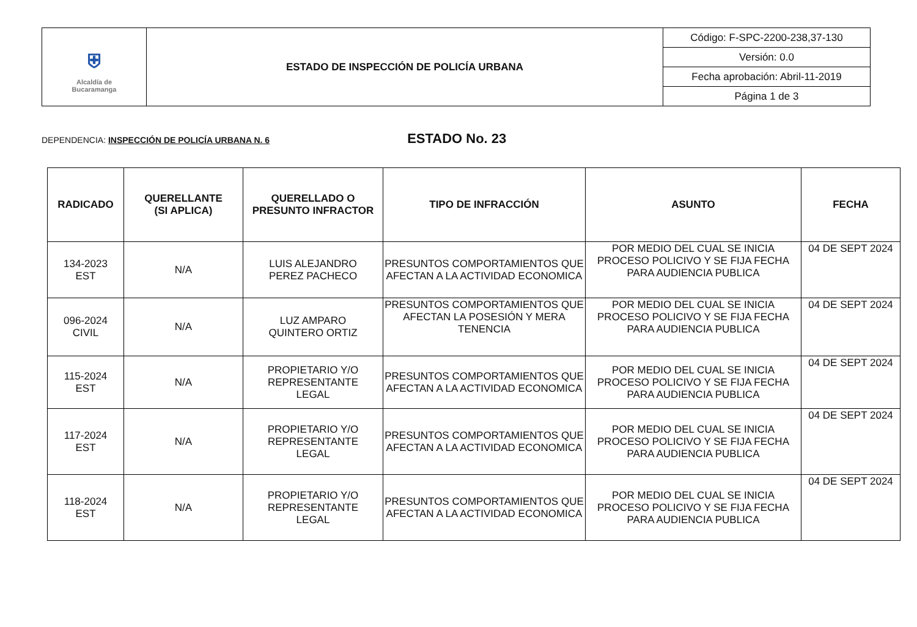| ⛨ Alcaldía de Bucaramanga | ESTADO DE INSPECCIÓN DE POLICÍA URBANA | Código: F-SPC-2200-238,37-130 |
| | | Versión: 0.0 |
| | | Fecha aprobación: Abril-11-2019 |
| | | Página 1 de 3 |
DEPENDENCIA: INSPECCIÓN DE POLICÍA URBANA N. 6 ESTADO No. 23
| RADICADO | QUERELLANTE (SI APLICA) | QUERELLADO O PRESUNTO INFRACTOR | TIPO DE INFRACCIÓN | ASUNTO | FECHA |
| --- | --- | --- | --- | --- | --- |
| 134-2023 EST | N/A | LUIS ALEJANDRO PEREZ PACHECO | PRESUNTOS COMPORTAMIENTOS QUE AFECTAN A LA ACTIVIDAD ECONOMICA | POR MEDIO DEL CUAL SE INICIA PROCESO POLICIVO Y SE FIJA FECHA PARA AUDIENCIA PUBLICA | 04 DE SEPT 2024 |
| 096-2024 CIVIL | N/A | LUZ AMPARO QUINTERO ORTIZ | PRESUNTOS COMPORTAMIENTOS QUE AFECTAN LA POSESIÓN Y MERA TENENCIA | POR MEDIO DEL CUAL SE INICIA PROCESO POLICIVO Y SE FIJA FECHA PARA AUDIENCIA PUBLICA | 04 DE SEPT 2024 |
| 115-2024 EST | N/A | PROPIETARIO Y/O REPRESENTANTE LEGAL | PRESUNTOS COMPORTAMIENTOS QUE AFECTAN A LA ACTIVIDAD ECONOMICA | POR MEDIO DEL CUAL SE INICIA PROCESO POLICIVO Y SE FIJA FECHA PARA AUDIENCIA PUBLICA | 04 DE SEPT 2024 |
| 117-2024 EST | N/A | PROPIETARIO Y/O REPRESENTANTE LEGAL | PRESUNTOS COMPORTAMIENTOS QUE AFECTAN A LA ACTIVIDAD ECONOMICA | POR MEDIO DEL CUAL SE INICIA PROCESO POLICIVO Y SE FIJA FECHA PARA AUDIENCIA PUBLICA | 04 DE SEPT 2024 |
| 118-2024 EST | N/A | PROPIETARIO Y/O REPRESENTANTE LEGAL | PRESUNTOS COMPORTAMIENTOS QUE AFECTAN A LA ACTIVIDAD ECONOMICA | POR MEDIO DEL CUAL SE INICIA PROCESO POLICIVO Y SE FIJA FECHA PARA AUDIENCIA PUBLICA | 04 DE SEPT 2024 |